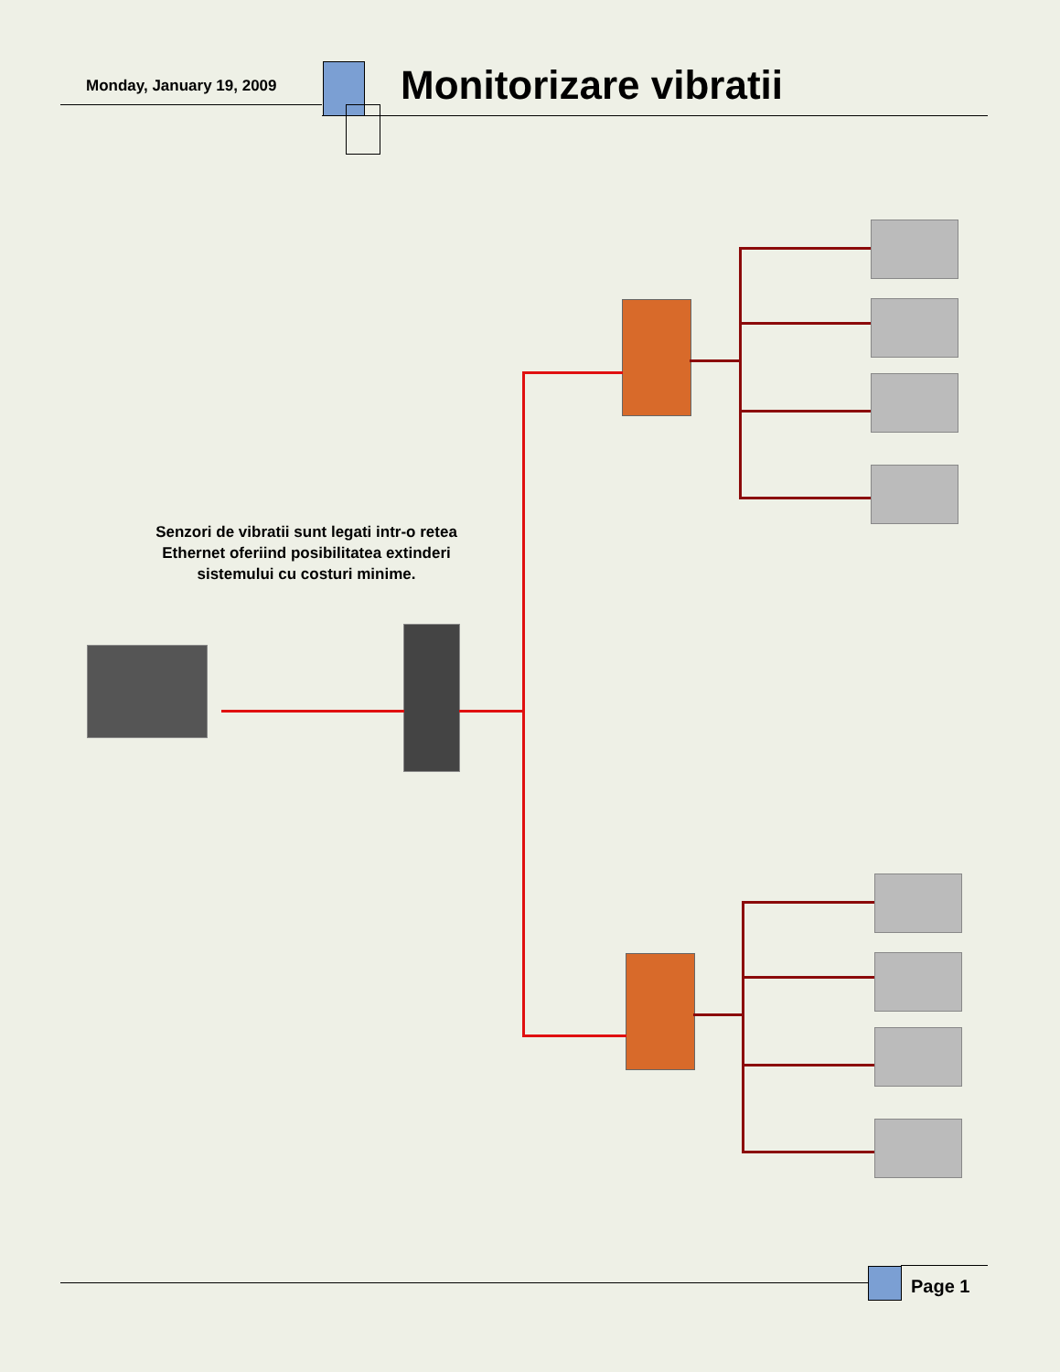Monday, January 19, 2009 Monitorizare vibratii
Senzori de vibratii sunt legati intr-o retea Ethernet oferiind posibilitatea extinderi sistemului cu costuri minime.
Page 1